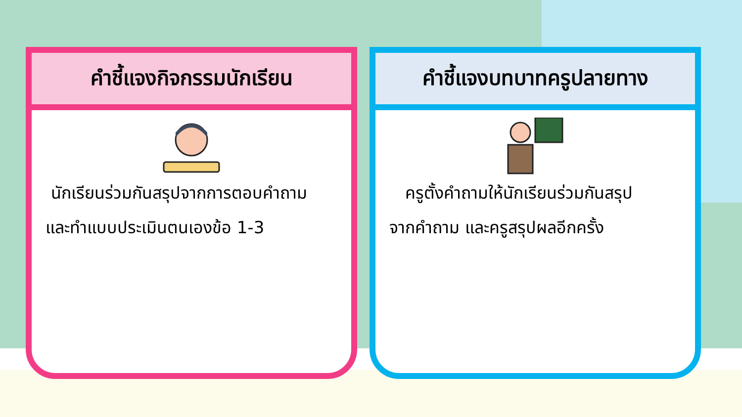คำชี้แจงกิจกรรมนักเรียน
นักเรียนร่วมกันสรุปจากการตอบคำถาม
และทำแบบประเมินตนเองข้อ 1-3
คำชี้แจงบทบาทครูปลายทาง
ครูตั้งคำถามให้นักเรียนร่วมกันสรุป
จากคำถาม และครูสรุปผลอีกครั้ง